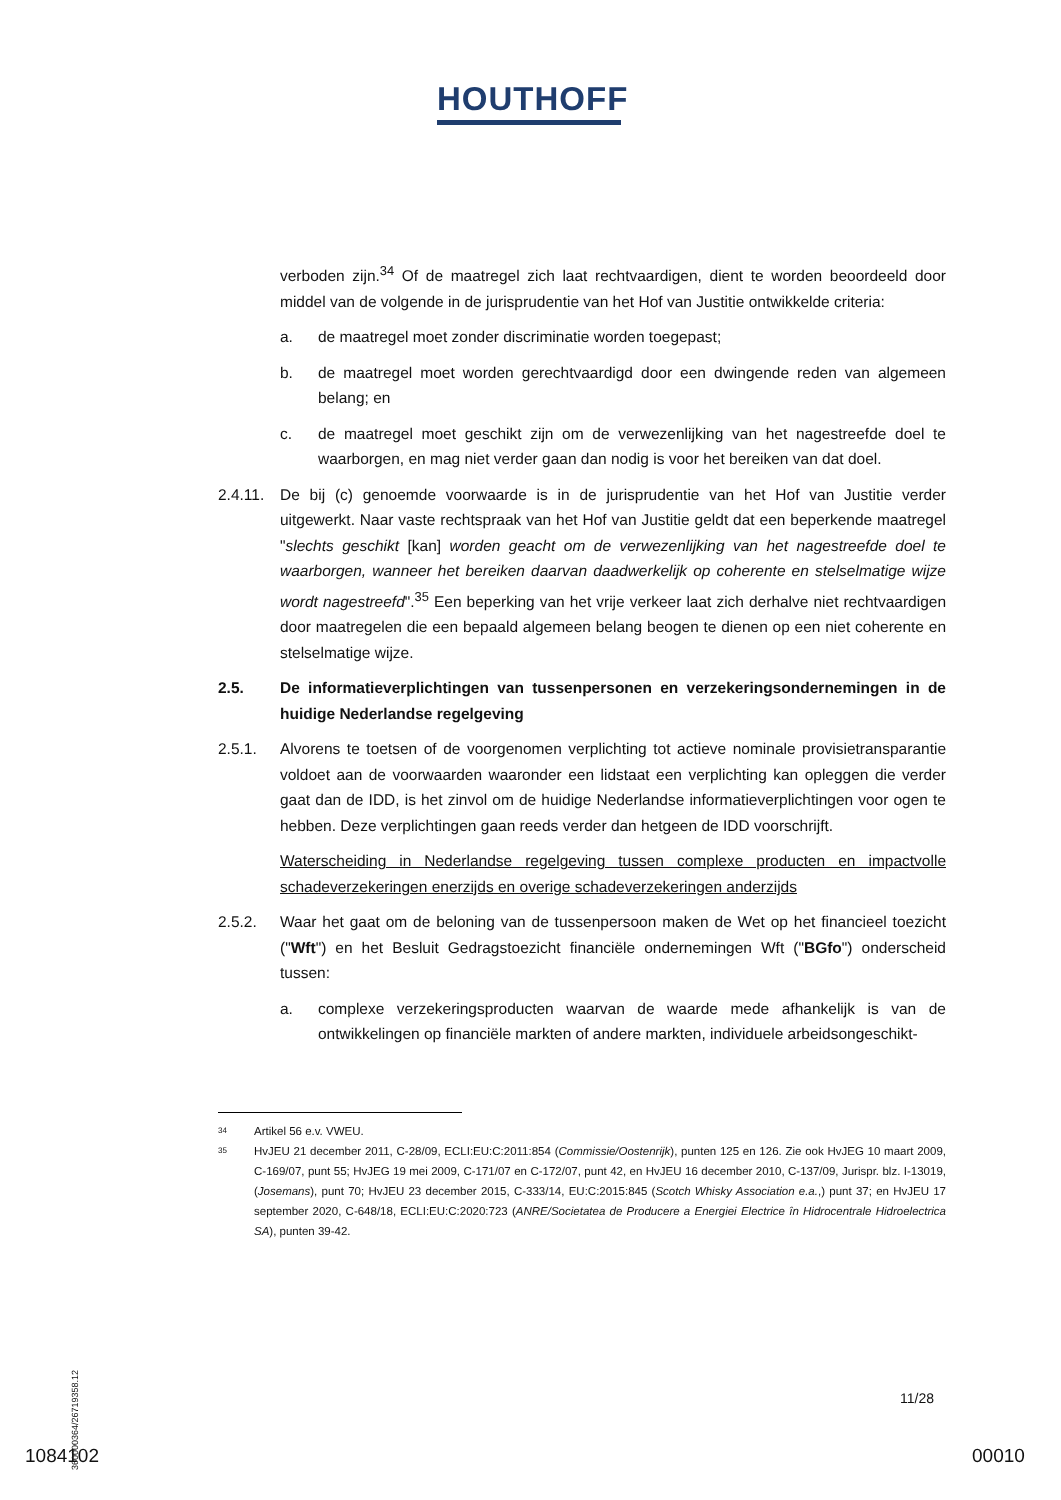HOUTHOFF
verboden zijn.<sup>34</sup> Of de maatregel zich laat rechtvaardigen, dient te worden beoordeeld door middel van de volgende in de jurisprudentie van het Hof van Justitie ontwikkelde criteria:
a. de maatregel moet zonder discriminatie worden toegepast;
b. de maatregel moet worden gerechtvaardigd door een dwingende reden van algemeen belang; en
c. de maatregel moet geschikt zijn om de verwezenlijking van het nagestreefde doel te waarborgen, en mag niet verder gaan dan nodig is voor het bereiken van dat doel.
2.4.11. De bij (c) genoemde voorwaarde is in de jurisprudentie van het Hof van Justitie verder uitgewerkt. Naar vaste rechtspraak van het Hof van Justitie geldt dat een beperkende maatregel "slechts geschikt [kan] worden geacht om de verwezenlijking van het nagestreefde doel te waarborgen, wanneer het bereiken daarvan daadwerkelijk op coherente en stelselmatige wijze wordt nagestreefd".<sup>35</sup> Een beperking van het vrije verkeer laat zich derhalve niet rechtvaardigen door maatregelen die een bepaald algemeen belang beogen te dienen op een niet coherente en stelselmatige wijze.
2.5. De informatieverplichtingen van tussenpersonen en verzekeringsondernemingen in de huidige Nederlandse regelgeving
2.5.1. Alvorens te toetsen of de voorgenomen verplichting tot actieve nominale provisietransparantie voldoet aan de voorwaarden waaronder een lidstaat een verplichting kan opleggen die verder gaat dan de IDD, is het zinvol om de huidige Nederlandse informatieverplichtingen voor ogen te hebben. Deze verplichtingen gaan reeds verder dan hetgeen de IDD voorschrijft.
Waterscheiding in Nederlandse regelgeving tussen complexe producten en impactvolle schadeverzekeringen enerzijds en overige schadeverzekeringen anderzijds
2.5.2. Waar het gaat om de beloning van de tussenpersoon maken de Wet op het financieel toezicht ("Wft") en het Besluit Gedragstoezicht financiële ondernemingen Wft ("BGfo") onderscheid tussen:
a. complexe verzekeringsproducten waarvan de waarde mede afhankelijk is van de ontwikkelingen op financiële markten of andere markten, individuele arbeidsongeschikt-
34 Artikel 56 e.v. VWEU.
35 HvJEU 21 december 2011, C-28/09, ECLI:EU:C:2011:854 (Commissie/Oostenrijk), punten 125 en 126. Zie ook HvJEG 10 maart 2009, C-169/07, punt 55; HvJEG 19 mei 2009, C-171/07 en C-172/07, punt 42, en HvJEU 16 december 2010, C-137/09, Jurispr. blz. I-13019, (Josemans), punt 70; HvJEU 23 december 2015, C-333/14, EU:C:2015:845 (Scotch Whisky Association e.a.,) punt 37; en HvJEU 17 september 2020, C-648/18, ECLI:EU:C:2020:723 (ANRE/Societatea de Producere a Energiei Electrice în Hidrocentrale Hidroelectrica SA), punten 39-42.
360000364/26719358.12
11/28
1084102 00010